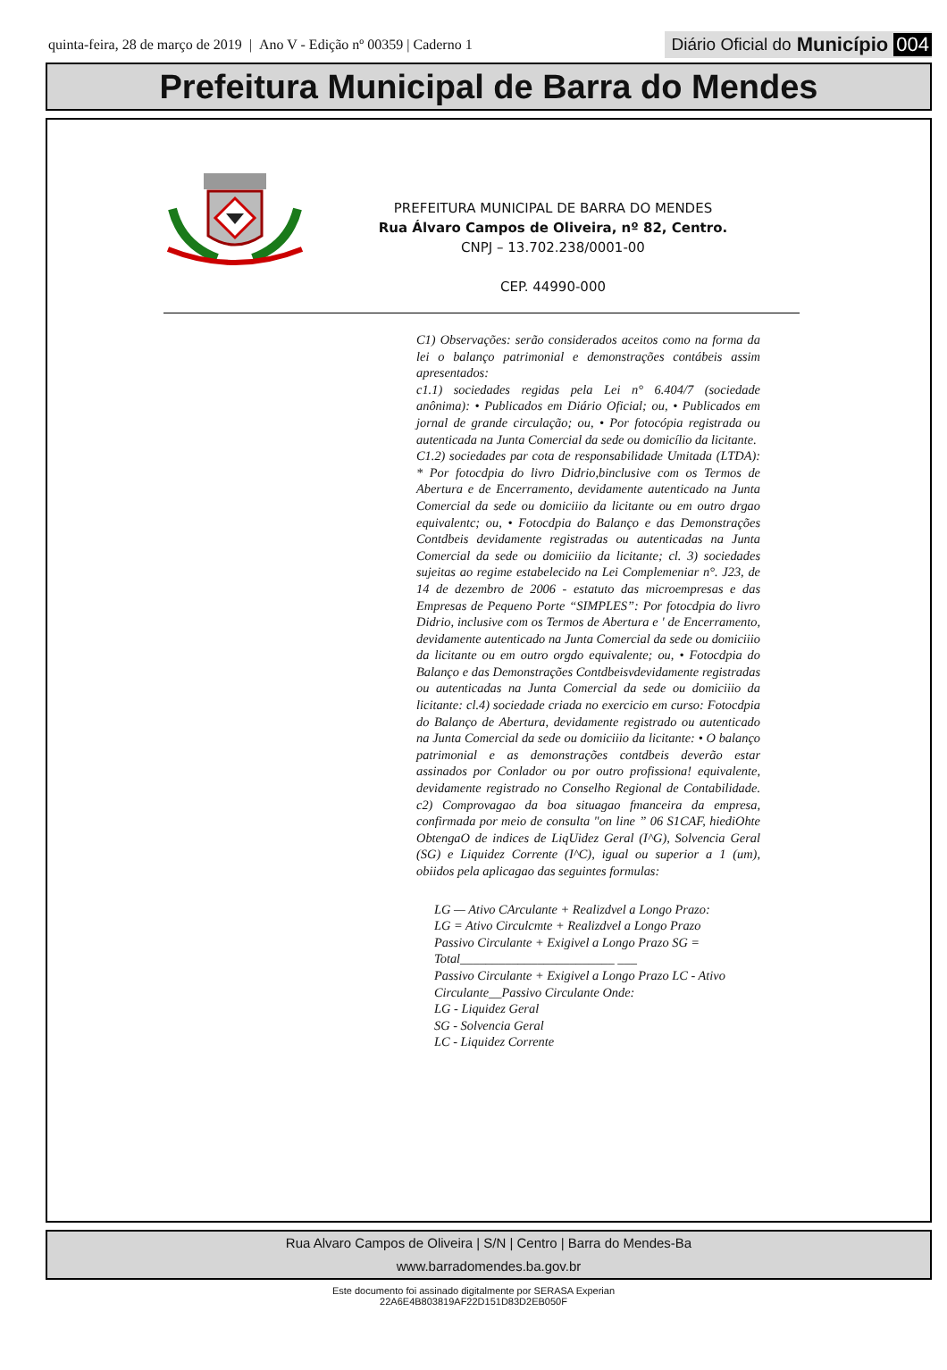quinta-feira, 28 de março de 2019 | Ano V - Edição nº 00359 | Caderno 1
Diário Oficial do Município 004
Prefeitura Municipal de Barra do Mendes
PREFEITURA MUNICIPAL DE BARRA DO MENDES
Rua Álvaro Campos de Oliveira, nº 82, Centro.
CNPJ – 13.702.238/0001-00
CEP. 44990-000
C1) Observações: serão considerados aceitos como na forma da lei o balanço patrimonial e demonstrações contábeis assim apresentados:
c1.1) sociedades regidas pela Lei n° 6.404/7 (sociedade anônima): • Publicados em Diário Oficial; ou, • Publicados em jornal de grande circulação; ou, • Por fotocópia registrada ou autenticada na Junta Comercial da sede ou domicílio da licitante.
C1.2) sociedades par cota de responsabilidade Umitada (LTDA): * Por fotocdpia do livro Didrio,binclusive com os Termos de Abertura e de Encerramento, devidamente autenticado na Junta Comercial da sede ou domiciiio da licitante ou em outro drgao equivalentc; ou, • Fotocdpia do Balanço e das Demonstrações Contdbeis devidamente registradas ou autenticadas na Junta Comercial da sede ou domiciiio da licitante; cl. 3) sociedades sujeitas ao regime estabelecido na Lei Complemeniar n°. J23, de 14 de dezembro de 2006 - estatuto das microempresas e das Empresas de Pequeno Porte “SIMPLES”: Por fotocdpia do livro Didrio, inclusive com os Termos de Abertura e ' de Encerramento, devidamente autenticado na Junta Comercial da sede ou domiciiio da licitante ou em outro orgdo equivalente; ou, • Fotocdpia do Balanço e das Demonstrações Contdbeisvdevidamente registradas ou autenticadas na Junta Comercial da sede ou domiciiio da licitante: cl.4) sociedade criada no exercicio em curso: Fotocdpia do Balanço de Abertura, devidamente registrado ou autenticado na Junta Comercial da sede ou domiciiio da licitante: • O balanço patrimonial e as demonstrações contdbeis deverão estar assinados por Conlador ou por outro profissiona! equivalente, devidamente registrado no Conselho Regional de Contabilidade. c2) Comprovagao da boa situagao fmanceira da empresa, confirmada por meio de consulta "on line ” 06 S1CAF, hiediOhte ObtengaO de indices de LiqUidez Geral (I^G), Solvencia Geral (SG) e Liquidez Corrente (I^C), igual ou superior a 1 (um), obiidos pela aplicagao das seguintes formulas:
LG — Ativo CArculante + Realizdvel a Longo Prazo:
LG = Ativo Circulcmte + Realizdvel a Longo Prazo
Passivo Circulante + Exigivel a Longo Prazo SG = Total________________________ ___
Passivo Circulante + Exigivel a Longo Prazo LC - Ativo Circulante__Passivo Circulante Onde:
LG - Liquidez Geral
SG - Solvencia Geral
LC - Liquidez Corrente
Rua Alvaro Campos de Oliveira | S/N | Centro | Barra do Mendes-Ba
www.barradomendes.ba.gov.br
Este documento foi assinado digitalmente por SERASA Experian
22A6E4B803819AF22D151D83D2EB050F